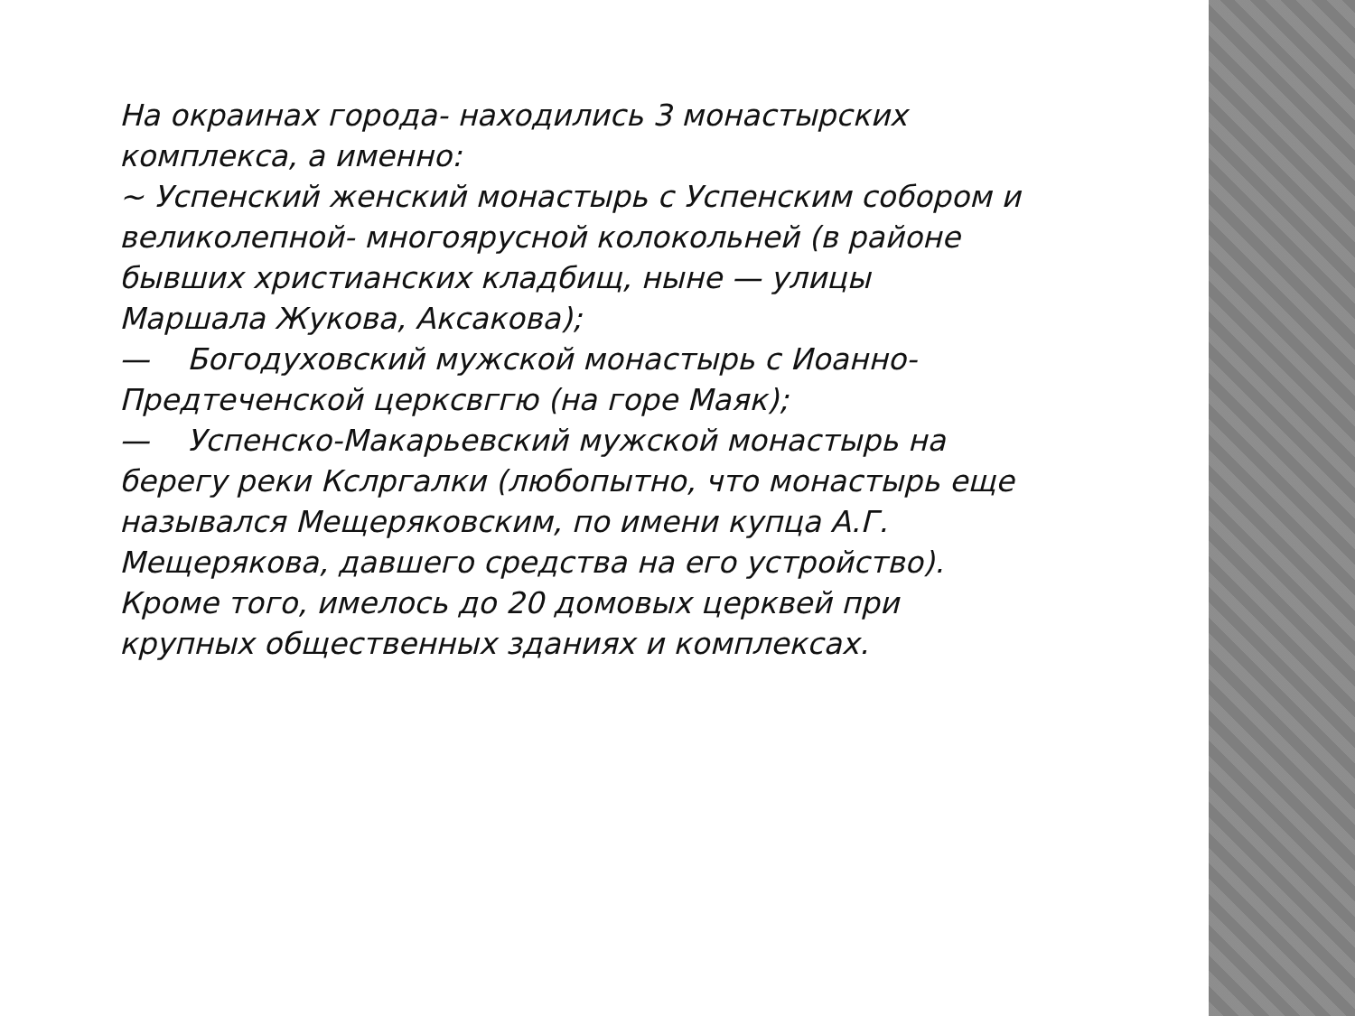На окраинах города- находились 3 монастырских комплекса, а именно:
~ Успенский женский монастырь с Успенским собором и великолепной- многоярусной колокольней (в районе бывших христианских кладбищ, ныне — улицы Маршала Жукова, Аксакова);
— Богодуховский мужской монастырь с Иоанно-Предтеченской церксвггю (на горе Маяк);
— Успенско-Макарьевский мужской монастырь на берегу реки Кслргалки (любопытно, что монастырь еще назывался Мещеряковским, по имени купца А.Г. Мещерякова, давшего средства на его устройство).
Кроме того, имелось до 20 домовых церквей при крупных общественных зданиях и комплексах.